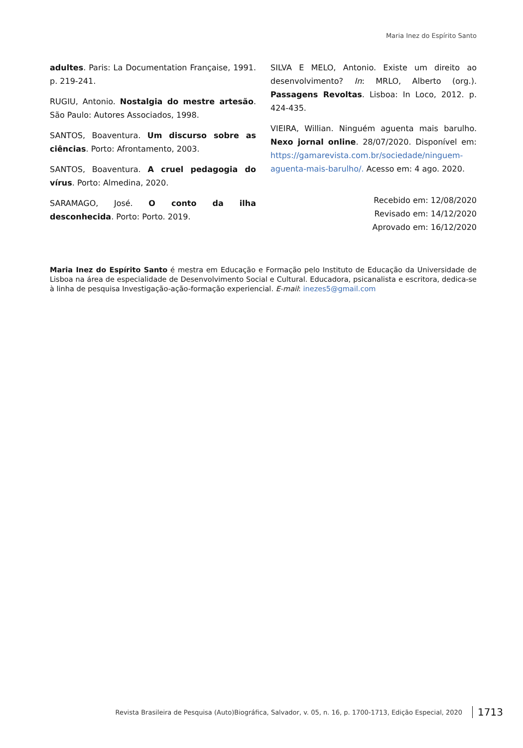Maria Inez do Espírito Santo
adultes. Paris: La Documentation Française, 1991. p. 219-241.
RUGIU, Antonio. Nostalgia do mestre artesão. São Paulo: Autores Associados, 1998.
SANTOS, Boaventura. Um discurso sobre as ciências. Porto: Afrontamento, 2003.
SANTOS, Boaventura. A cruel pedagogia do vírus. Porto: Almedina, 2020.
SARAMAGO, José. O conto da ilha desconhecida. Porto: Porto. 2019.
SILVA E MELO, Antonio. Existe um direito ao desenvolvimento? In: MRLO, Alberto (org.). Passagens Revoltas. Lisboa: In Loco, 2012. p. 424-435.
VIEIRA, Willian. Ninguém aguenta mais barulho. Nexo jornal online. 28/07/2020. Disponível em: https://gamarevista.com.br/sociedade/ninguem-aguenta-mais-barulho/. Acesso em: 4 ago. 2020.
Recebido em: 12/08/2020
Revisado em: 14/12/2020
Aprovado em: 16/12/2020
Maria Inez do Espírito Santo é mestra em Educação e Formação pelo Instituto de Educação da Universidade de Lisboa na área de especialidade de Desenvolvimento Social e Cultural. Educadora, psicanalista e escritora, dedica-se à linha de pesquisa Investigação-ação-formação experiencial. E-mail: inezes5@gmail.com
Revista Brasileira de Pesquisa (Auto)Biográfica, Salvador, v. 05, n. 16, p. 1700-1713, Edição Especial, 2020 1713